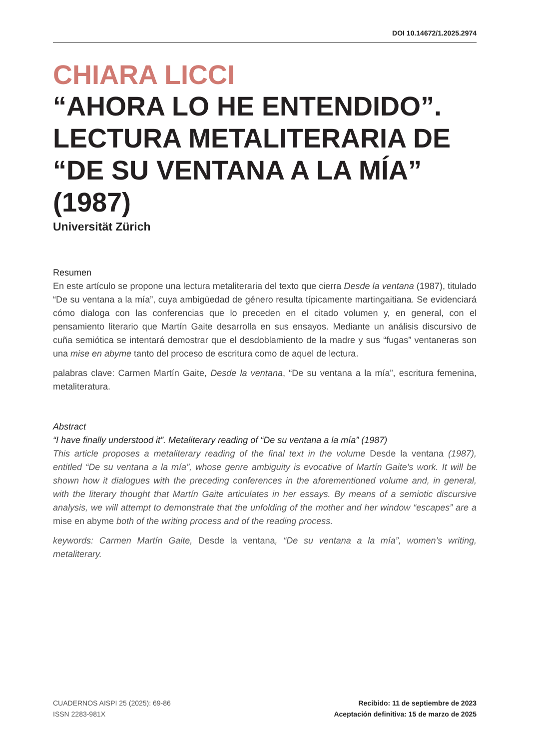DOI 10.14672/1.2025.2974
CHIARA LICCI
“AHORA LO HE ENTENDIDO”.
LECTURA METALITERARIA DE
“DE SU VENTANA A LA MÍA” (1987)
Universität Zürich
Resumen
En este artículo se propone una lectura metaliteraria del texto que cierra Desde la ventana (1987), titulado “De su ventana a la mía”, cuya ambigüedad de género resulta típicamente martingaitiana. Se evidenciará cómo dialoga con las conferencias que lo preceden en el citado volumen y, en general, con el pensamiento literario que Martín Gaite desarrolla en sus ensayos. Mediante un análisis discursivo de cuña semiótica se intentará demostrar que el desdoblamiento de la madre y sus “fugas” ventaneras son una mise en abyme tanto del proceso de escritura como de aquel de lectura.
palabras clave: Carmen Martín Gaite, Desde la ventana, “De su ventana a la mía”, escritura femenina, metaliteratura.
Abstract
“I have finally understood it”. Metaliterary reading of “De su ventana a la mía” (1987)
This article proposes a metaliterary reading of the final text in the volume Desde la ventana (1987), entitled “De su ventana a la mía”, whose genre ambiguity is evocative of Martín Gaite’s work. It will be shown how it dialogues with the preceding conferences in the aforementioned volume and, in general, with the literary thought that Martín Gaite articulates in her essays. By means of a semiotic discursive analysis, we will attempt to demonstrate that the unfolding of the mother and her window “escapes” are a mise en abyme both of the writing process and of the reading process.
keywords: Carmen Martín Gaite, Desde la ventana, “De su ventana a la mía”, women’s writing, metaliterary.
CUADERNOS AISPI 25 (2025): 69-86
ISSN 2283-981X
Recibido: 11 de septiembre de 2023
Aceptación definitiva: 15 de marzo de 2025